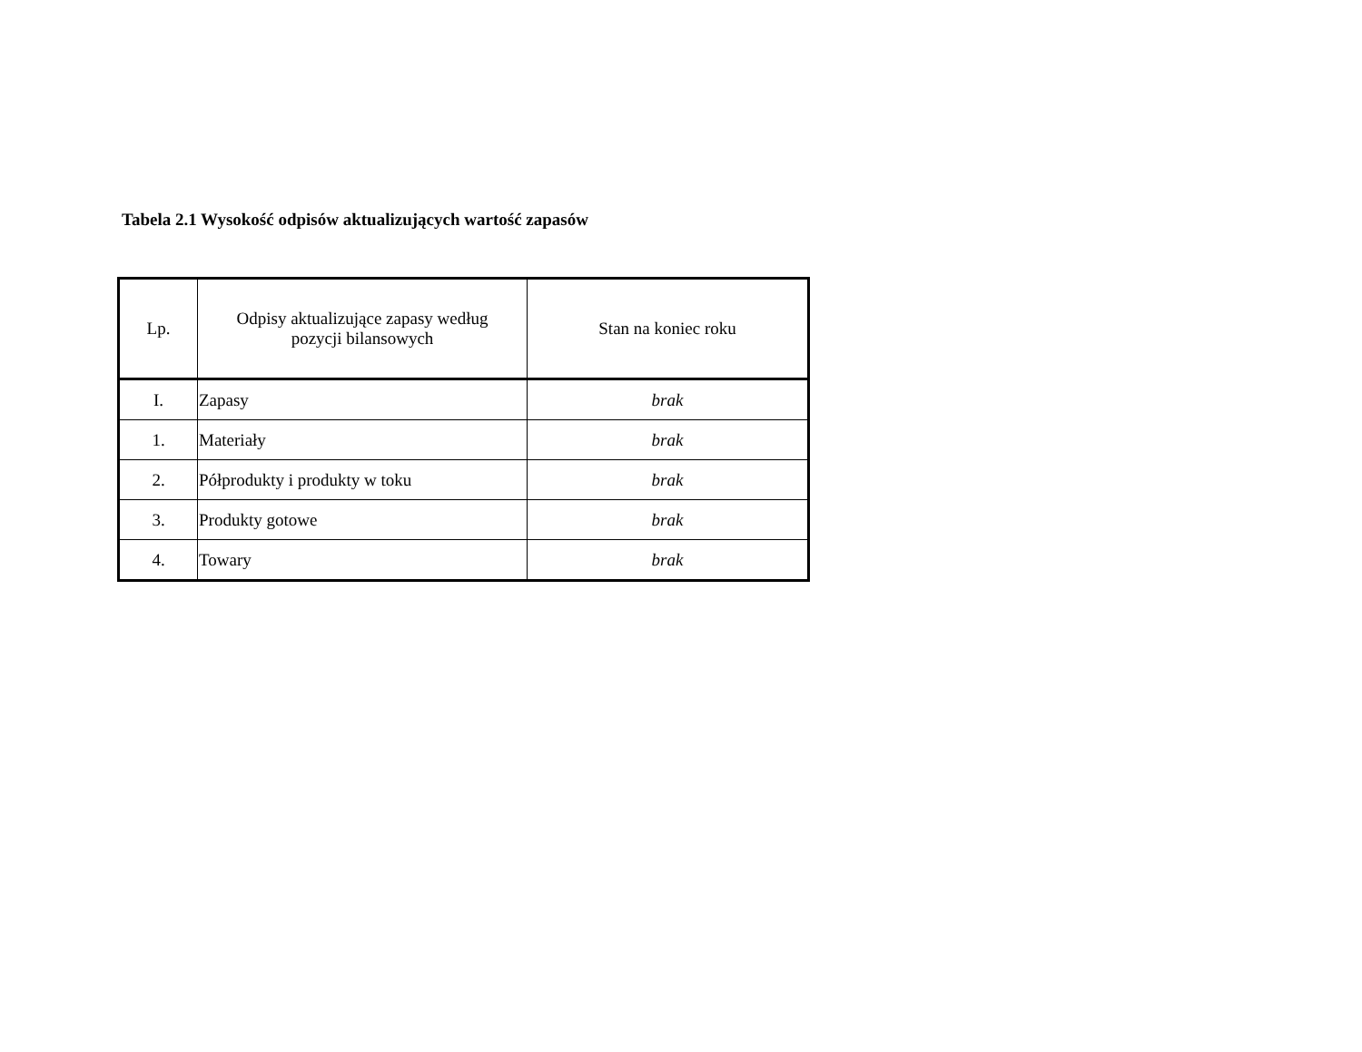Tabela 2.1 Wysokość odpisów aktualizujących wartość zapasów
| Lp. | Odpisy aktualizujące zapasy według pozycji bilansowych | Stan na koniec roku |
| --- | --- | --- |
| I. | Zapasy | brak |
| 1. | Materiały | brak |
| 2. | Półprodukty i produkty w toku | brak |
| 3. | Produkty gotowe | brak |
| 4. | Towary | brak |